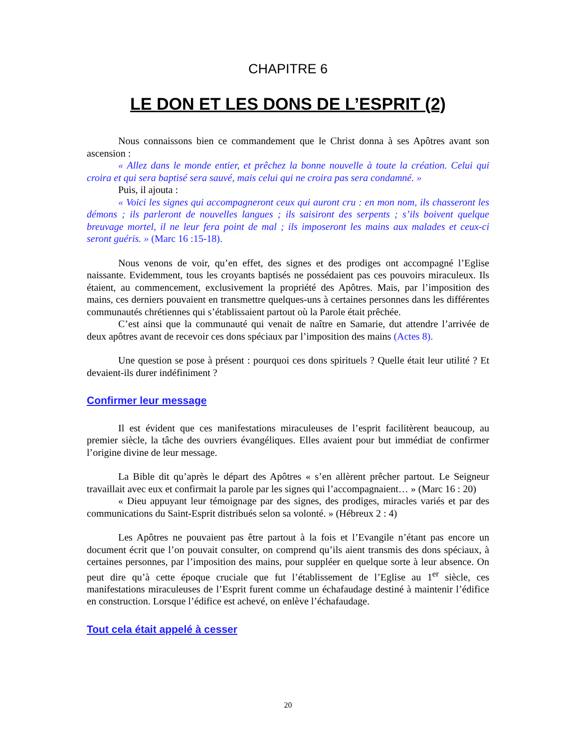CHAPITRE 6
LE DON ET LES DONS DE L’ESPRIT (2)
Nous connaissons bien ce commandement que le Christ donna à ses Apôtres avant son ascension :
« Allez dans le monde entier, et prêchez la bonne nouvelle à toute la création. Celui qui croira et qui sera baptisé sera sauvé, mais celui qui ne croira pas sera condamné. »
Puis, il ajouta :
« Voici les signes qui accompagneront ceux qui auront cru : en mon nom, ils chasseront les démons ; ils parleront de nouvelles langues ; ils saisiront des serpents ; s’ils boivent quelque breuvage mortel, il ne leur fera point de mal ; ils imposeront les mains aux malades et ceux-ci seront guéris. » (Marc 16 :15-18).
Nous venons de voir, qu’en effet, des signes et des prodiges ont accompagné l’Eglise naissante. Evidemment, tous les croyants baptisés ne possédaient pas ces pouvoirs miraculeux. Ils étaient, au commencement, exclusivement la propriété des Apôtres. Mais, par l’imposition des mains, ces derniers pouvaient en transmettre quelques-uns à certaines personnes dans les différentes communautés chrétiennes qui s’établissaient partout où la Parole était prêchée.
C’est ainsi que la communauté qui venait de naître en Samarie, dut attendre l’arrivée de deux apôtres avant de recevoir ces dons spéciaux par l’imposition des mains (Actes 8).
Une question se pose à présent : pourquoi ces dons spirituels ? Quelle était leur utilité ? Et devaient-ils durer indéfiniment ?
Confirmer leur message
Il est évident que ces manifestations miraculeuses de l’esprit facilitèrent beaucoup, au premier siècle, la tâche des ouvriers évangéliques. Elles avaient pour but immédiat de confirmer l’origine divine de leur message.
La Bible dit qu’après le départ des Apôtres « s’en allèrent prêcher partout. Le Seigneur travaillait avec eux et confirmait la parole par les signes qui l’accompagnaient… » (Marc 16 : 20)
« Dieu appuyant leur témoignage par des signes, des prodiges, miracles variés et par des communications du Saint-Esprit distribués selon sa volonté. » (Hébreux 2 : 4)
Les Apôtres ne pouvaient pas être partout à la fois et l’Evangile n’étant pas encore un document écrit que l’on pouvait consulter, on comprend qu’ils aient transmis des dons spéciaux, à certaines personnes, par l’imposition des mains, pour suppléer en quelque sorte à leur absence. On peut dire qu’à cette époque cruciale que fut l’établissement de l’Eglise au 1<sup>er</sup> siècle, ces manifestations miraculeuses de l’Esprit furent comme un échafaudage destiné à maintenir l’édifice en construction. Lorsque l’édifice est achevé, on enlève l’échafaudage.
Tout cela était appelé à cesser
20